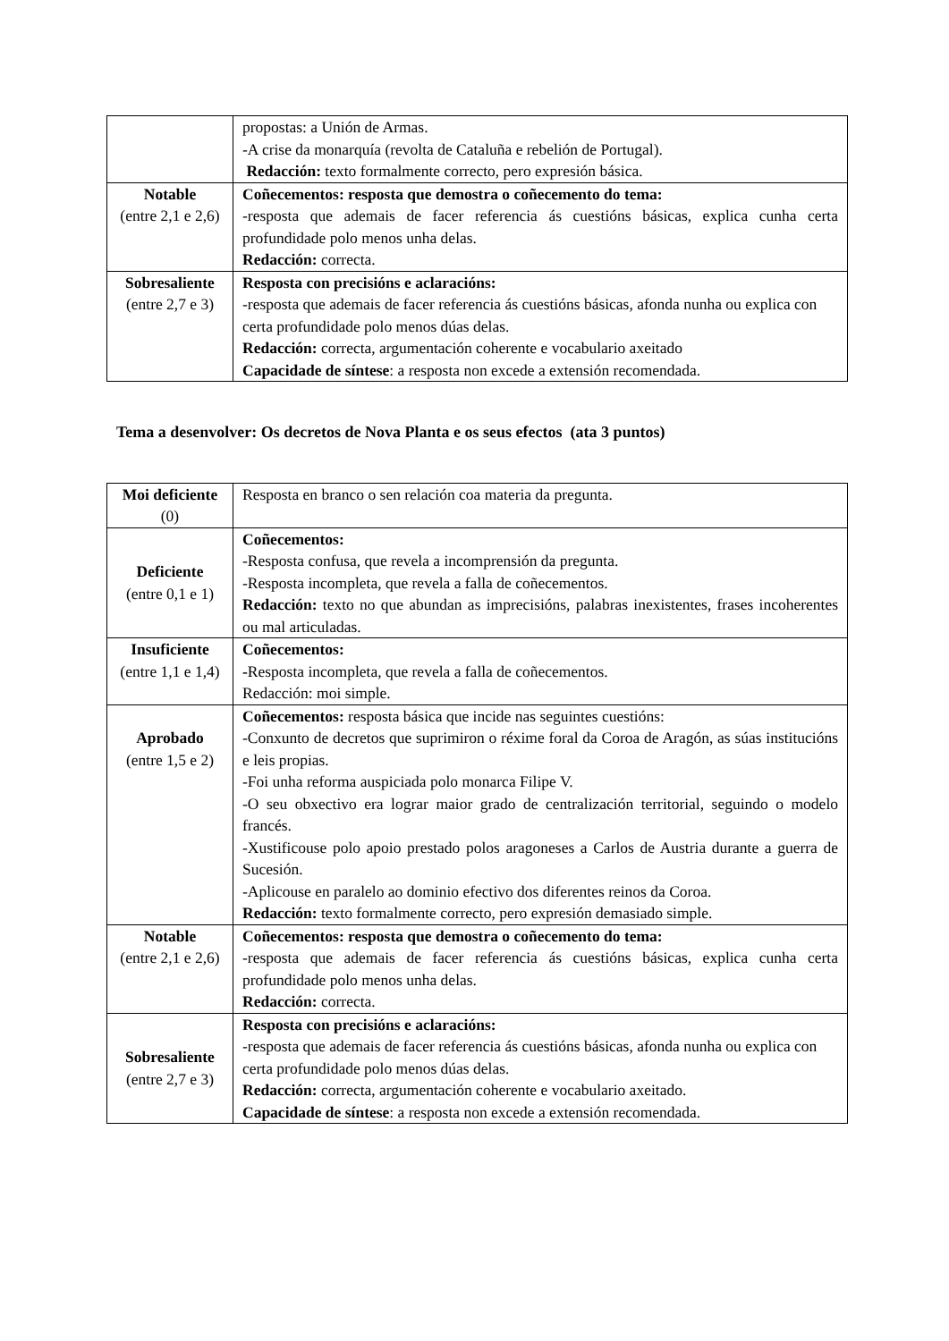| | propostas: a Unión de Armas. -A crise da monarquía (revolta de Cataluña e rebelión de Portugal). Redacción: texto formalmente correcto, pero expresión básica. |
| Notable (entre 2,1 e 2,6) | Coñecementos: resposta que demostra o coñecemento do tema: -resposta que ademais de facer referencia ás cuestións básicas, explica cunha certa profundidade polo menos unha delas. Redacción: correcta. |
| Sobresaliente (entre 2,7 e 3) | Resposta con precisións e aclaracións: -resposta que ademais de facer referencia ás cuestións básicas, afonda nunha ou explica con certa profundidade polo menos dúas delas. Redacción: correcta, argumentación coherente e vocabulario axeitado Capacidade de síntese : a resposta non excede a extensión recomendada. |
Tema a desenvolver: Os decretos de Nova Planta e os seus efectos (ata 3 puntos)
| Moi deficiente (0) | Resposta en branco o sen relación coa materia da pregunta. |
| Deficiente (entre 0,1 e 1) | Coñecementos: -Resposta confusa, que revela a incomprensión da pregunta. -Resposta incompleta, que revela a falla de coñecementos. Redacción: texto no que abundan as imprecisións, palabras inexistentes, frases incoherentes ou mal articuladas. |
| Insuficiente (entre 1,1 e 1,4) | Coñecementos: - Resposta incompleta, que revela a falla de coñecementos. Redacción: moi simple. |
| Aprobado (entre 1,5 e 2) | Coñecementos: resposta básica que incide nas seguintes cuestións: -Conxunto de decretos que suprimiron o réxime foral da Coroa de Aragón, as súas institucións e leis propias. -Foi unha reforma auspiciada polo monarca Filipe V. -O seu obxectivo era lograr maior grado de centralización territorial, seguindo o modelo francés. -Xustificouse polo apoio prestado polos aragoneses a Carlos de Austria durante a guerra de Sucesión. -Aplicouse en paralelo ao dominio efectivo dos diferentes reinos da Coroa. Redacción: texto formalmente correcto, pero expresión demasiado simple. |
| Notable (entre 2,1 e 2,6) | Coñecementos: resposta que demostra o coñecemento do tema: -resposta que ademais de facer referencia ás cuestións básicas, explica cunha certa profundidade polo menos unha delas. Redacción: correcta. |
| Sobresaliente (entre 2,7 e 3) | Resposta con precisións e aclaracións: -resposta que ademais de facer referencia ás cuestións básicas, afonda nunha ou explica con certa profundidade polo menos dúas delas. Redacción: correcta, argumentación coherente e vocabulario axeitado. Capacidade de síntese : a resposta non excede a extensión recomendada. |